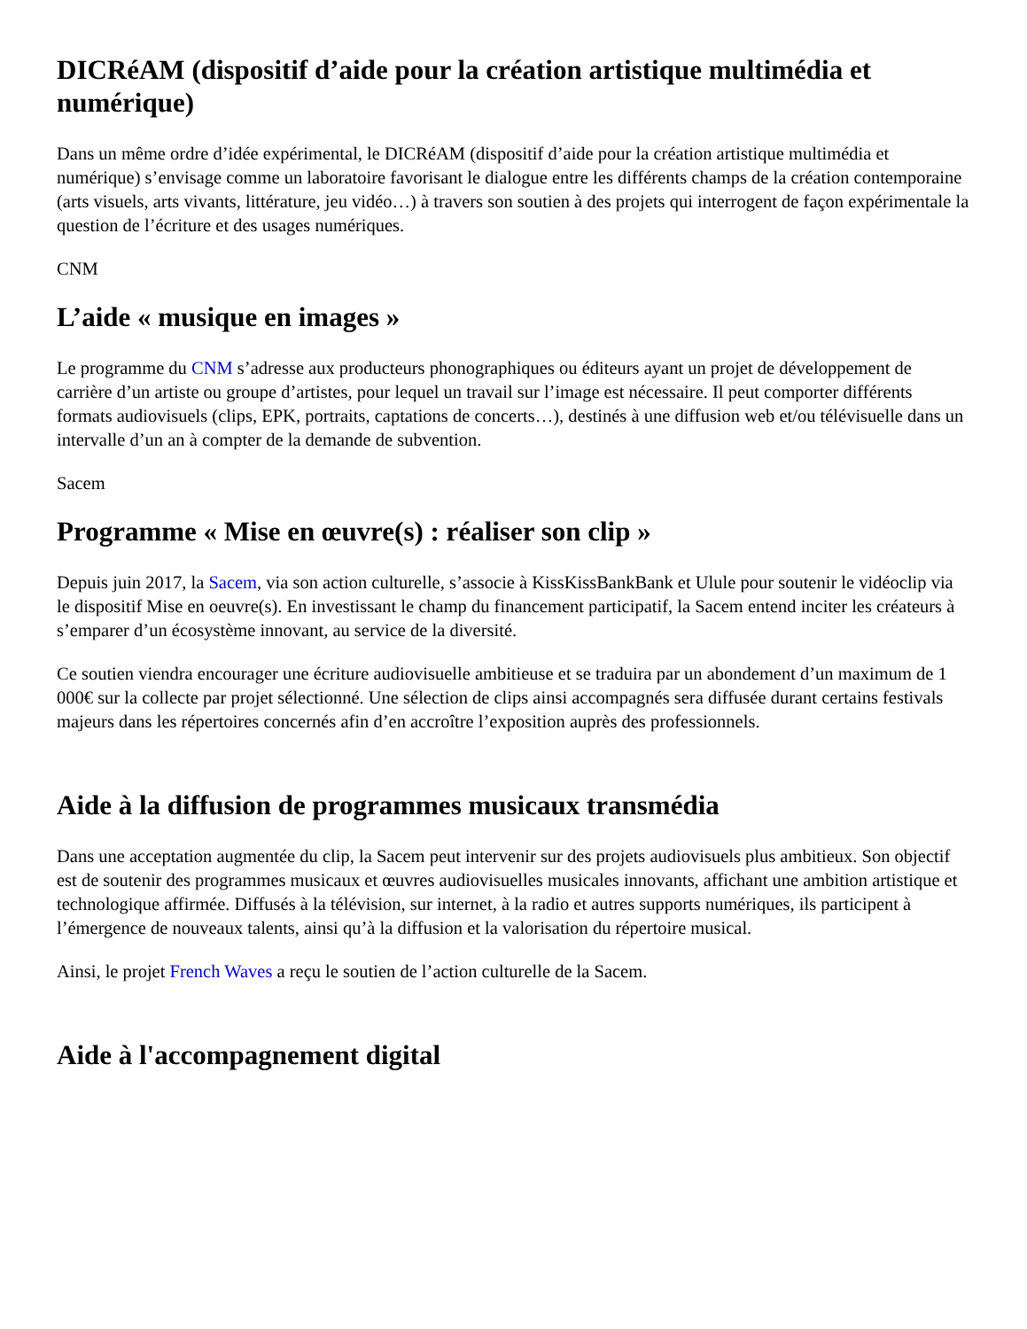DICRéAM (dispositif d’aide pour la création artistique multimédia et numérique)
Dans un même ordre d’idée expérimental, le DICRéAM (dispositif d’aide pour la création artistique multimédia et numérique) s’envisage comme un laboratoire favorisant le dialogue entre les différents champs de la création contemporaine (arts visuels, arts vivants, littérature, jeu vidéo…) à travers son soutien à des projets qui interrogent de façon expérimentale la question de l’écriture et des usages numériques.
CNM
L’aide « musique en images »
Le programme du CNM s’adresse aux producteurs phonographiques ou éditeurs ayant un projet de développement de carrière d’un artiste ou groupe d’artistes, pour lequel un travail sur l’image est nécessaire. Il peut comporter différents formats audiovisuels (clips, EPK, portraits, captations de concerts…), destinés à une diffusion web et/ou télévisuelle dans un intervalle d’un an à compter de la demande de subvention.
Sacem
Programme « Mise en œuvre(s) : réaliser son clip »
Depuis juin 2017, la Sacem, via son action culturelle, s’associe à KissKissBankBank et Ulule pour soutenir le vidéoclip via le dispositif Mise en oeuvre(s). En investissant le champ du financement participatif, la Sacem entend inciter les créateurs à s’emparer d’un écosystème innovant, au service de la diversité.
Ce soutien viendra encourager une écriture audiovisuelle ambitieuse et se traduira par un abondement d’un maximum de 1 000€ sur la collecte par projet sélectionné. Une sélection de clips ainsi accompagnés sera diffusée durant certains festivals majeurs dans les répertoires concernés afin d’en accroître l’exposition auprès des professionnels.
Aide à la diffusion de programmes musicaux transmédia
Dans une acceptation augmentée du clip, la Sacem peut intervenir sur des projets audiovisuels plus ambitieux. Son objectif est de soutenir des programmes musicaux et œuvres audiovisuelles musicales innovants, affichant une ambition artistique et technologique affirmée. Diffusés à la télévision, sur internet, à la radio et autres supports numériques, ils participent à l’émergence de nouveaux talents, ainsi qu’à la diffusion et la valorisation du répertoire musical.
Ainsi, le projet French Waves a reçu le soutien de l’action culturelle de la Sacem.
Aide à l'accompagnement digital